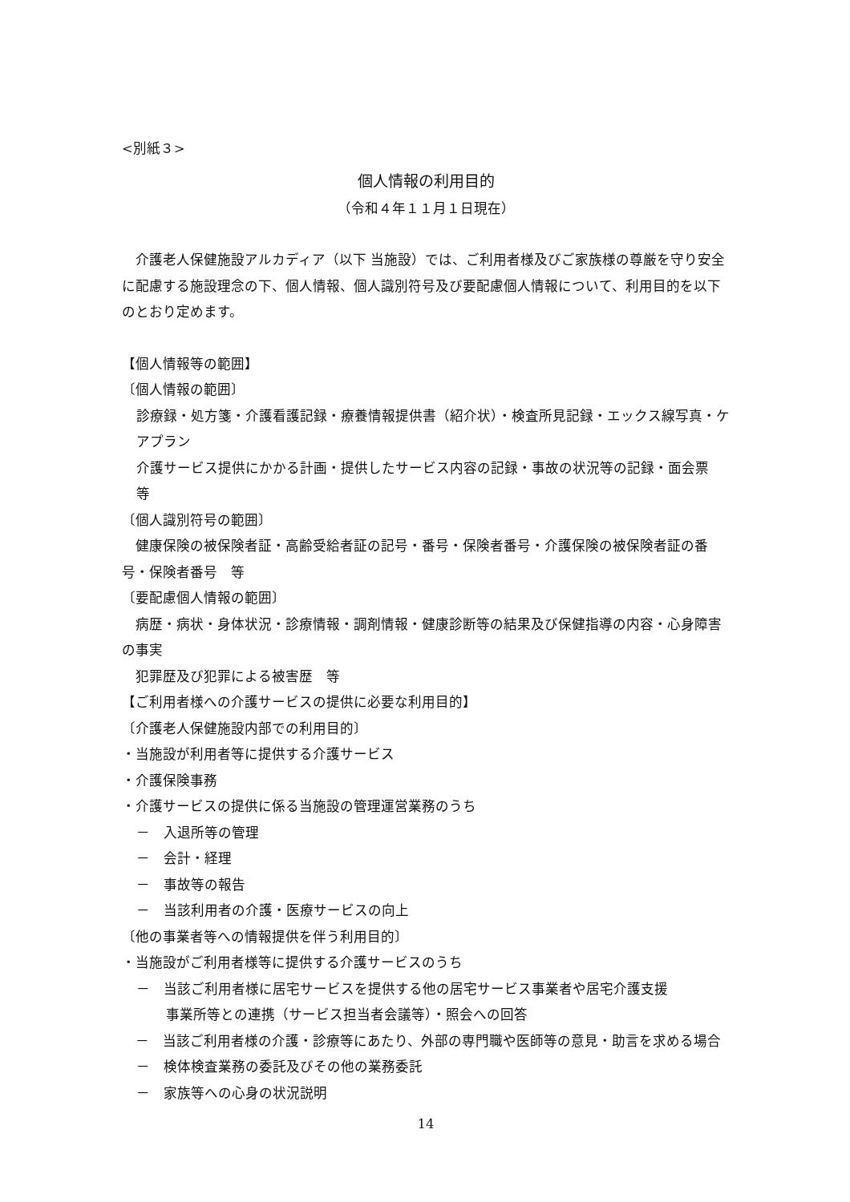<別紙３>
個人情報の利用目的
（令和４年１１月１日現在）
　介護老人保健施設アルカディア（以下 当施設）では、ご利用者様及びご家族様の尊厳を守り安全に配慮する施設理念の下、個人情報、個人識別符号及び要配慮個人情報について、利用目的を以下のとおり定めます。
【個人情報等の範囲】
〔個人情報の範囲〕
診療録・処方箋・介護看護記録・療養情報提供書（紹介状）・検査所見記録・エックス線写真・ケアプラン
介護サービス提供にかかる計画・提供したサービス内容の記録・事故の状況等の記録・面会票　等
〔個人識別符号の範囲〕
　健康保険の被保険者証・高齢受給者証の記号・番号・保険者番号・介護保険の被保険者証の番号・保険者番号　等
〔要配慮個人情報の範囲〕
　病歴・病状・身体状況・診療情報・調剤情報・健康診断等の結果及び保健指導の内容・心身障害の事実
　犯罪歴及び犯罪による被害歴　等
【ご利用者様への介護サービスの提供に必要な利用目的】
〔介護老人保健施設内部での利用目的〕
・当施設が利用者等に提供する介護サービス
・介護保険事務
・介護サービスの提供に係る当施設の管理運営業務のうち
－　入退所等の管理
－　会計・経理
－　事故等の報告
－　当該利用者の介護・医療サービスの向上
〔他の事業者等への情報提供を伴う利用目的〕
・当施設がご利用者様等に提供する介護サービスのうち
－　当該ご利用者様に居宅サービスを提供する他の居宅サービス事業者や居宅介護支援
事業所等との連携（サービス担当者会議等）・照会への回答
　－　当該ご利用者様の介護・診療等にあたり、外部の専門職や医師等の意見・助言を求める場合
－　検体検査業務の委託及びその他の業務委託
－　家族等への心身の状況説明
14